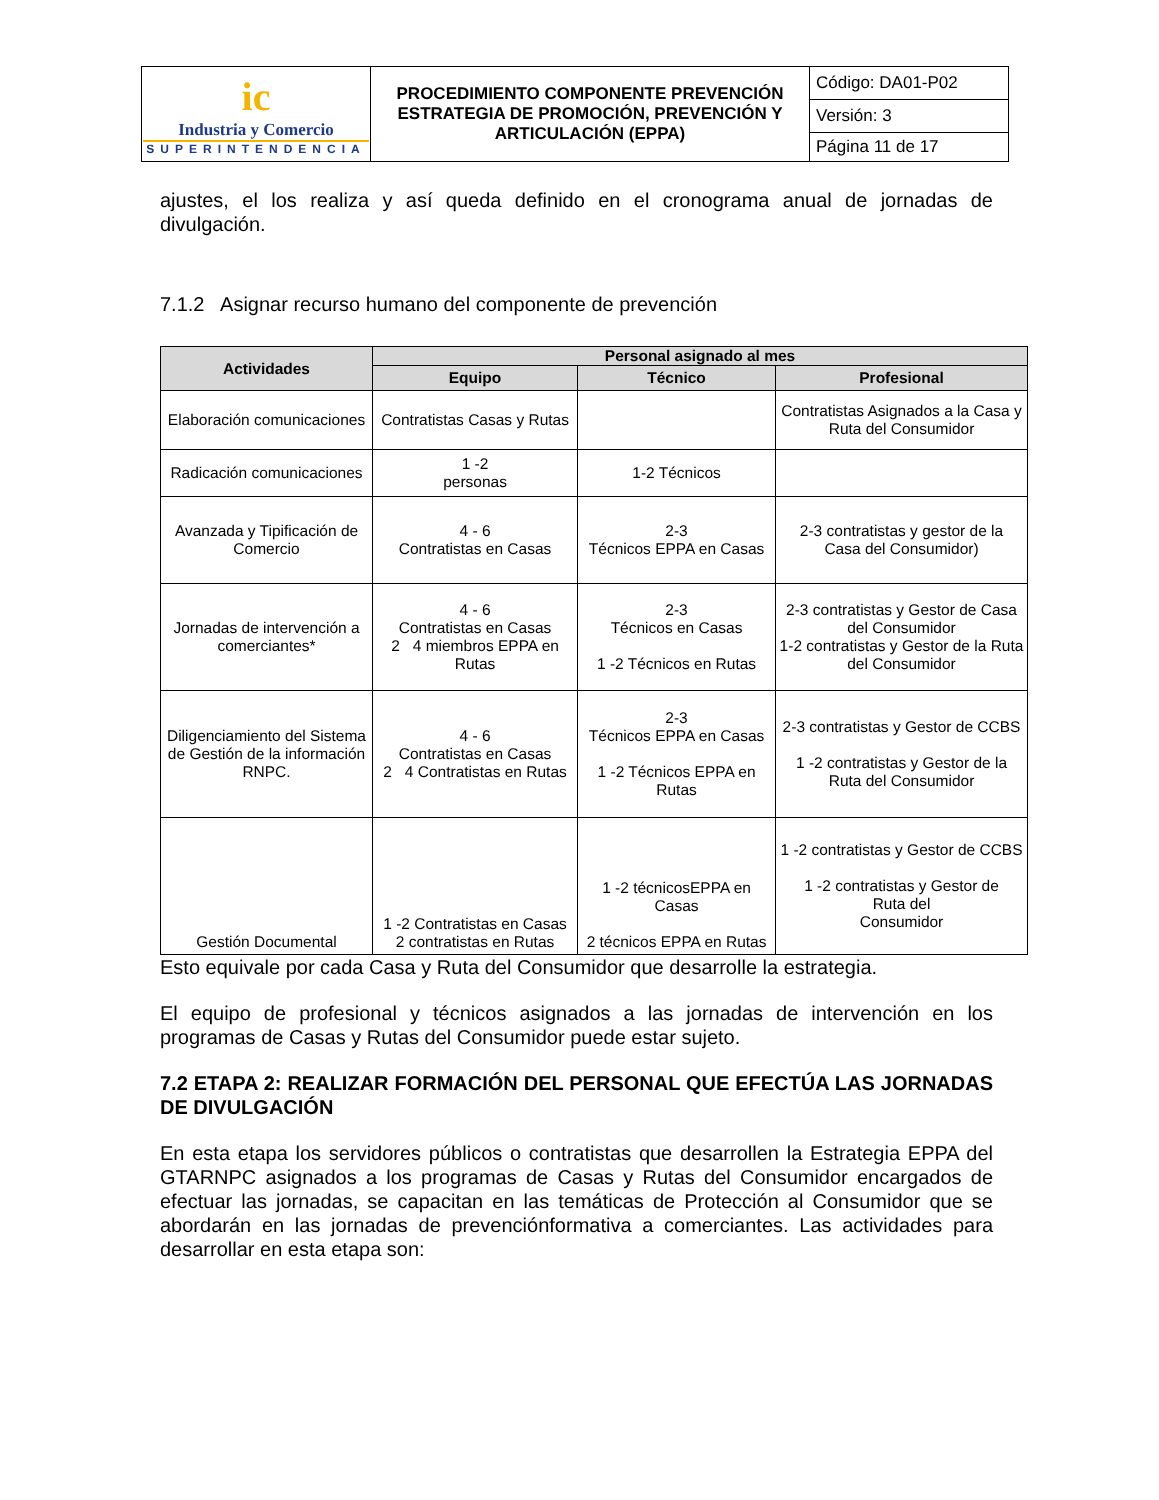| ic Industria y Comercio SUPERINTENDENCIA | PROCEDIMIENTO COMPONENTE PREVENCIÓN ESTRATEGIA DE PROMOCIÓN, PREVENCIÓN Y ARTICULACIÓN (EPPA) | Código: DA01-P02 |
| | | Versión: 3 |
| | | Página 11 de 17 |
ajustes, el los realiza y así queda definido en el cronograma anual de jornadas de divulgación.
7.1.2 Asignar recurso humano del componente de prevención
| Actividades | Personal asignado al mes | | |
| --- | --- | --- | --- |
| | Equipo | Técnico | Profesional |
| Elaboración comunicaciones | Contratistas Casas y Rutas | | Contratistas Asignados a la Casa y Ruta del Consumidor |
| Radicación comunicaciones | 1 -2 personas | 1-2 Técnicos | |
| Avanzada y Tipificación de Comercio | 4 - 6 Contratistas en Casas | 2-3 Técnicos EPPA en Casas | 2-3 contratistas y gestor de la Casa del Consumidor) |
| Jornadas de intervención a comerciantes* | 4 - 6 Contratistas en Casas 2 4 miembros EPPA en Rutas | 2-3 Técnicos en Casas 1 -2 Técnicos en Rutas | 2-3 contratistas y Gestor de Casa del Consumidor 1-2 contratistas y Gestor de la Ruta del Consumidor |
| Diligenciamiento del Sistema de Gestión de la información RNPC. | 4 - 6 Contratistas en Casas 2 4 Contratistas en Rutas | 2-3 Técnicos EPPA en Casas 1 -2 Técnicos EPPA en Rutas | 2-3 contratistas y Gestor de CCBS 1 -2 contratistas y Gestor de la Ruta del Consumidor |
| Gestión Documental | 1 -2 Contratistas en Casas 2 contratistas en Rutas | 1 -2 técnicosEPPA en Casas 2 técnicos EPPA en Rutas | 1 -2 contratistas y Gestor de CCBS 1 -2 contratistas y Gestor de Ruta del Consumidor |
Esto equivale por cada Casa y Ruta del Consumidor que desarrolle la estrategia.
El equipo de profesional y técnicos asignados a las jornadas de intervención en los programas de Casas y Rutas del Consumidor puede estar sujeto.
7.2 ETAPA 2: REALIZAR FORMACIÓN DEL PERSONAL QUE EFECTÚA LAS JORNADAS DE DIVULGACIÓN
En esta etapa los servidores públicos o contratistas que desarrollen la Estrategia EPPA del GTARNPC asignados a los programas de Casas y Rutas del Consumidor encargados de efectuar las jornadas, se capacitan en las temáticas de Protección al Consumidor que se abordarán en las jornadas de prevenciónformativa a comerciantes. Las actividades para desarrollar en esta etapa son: